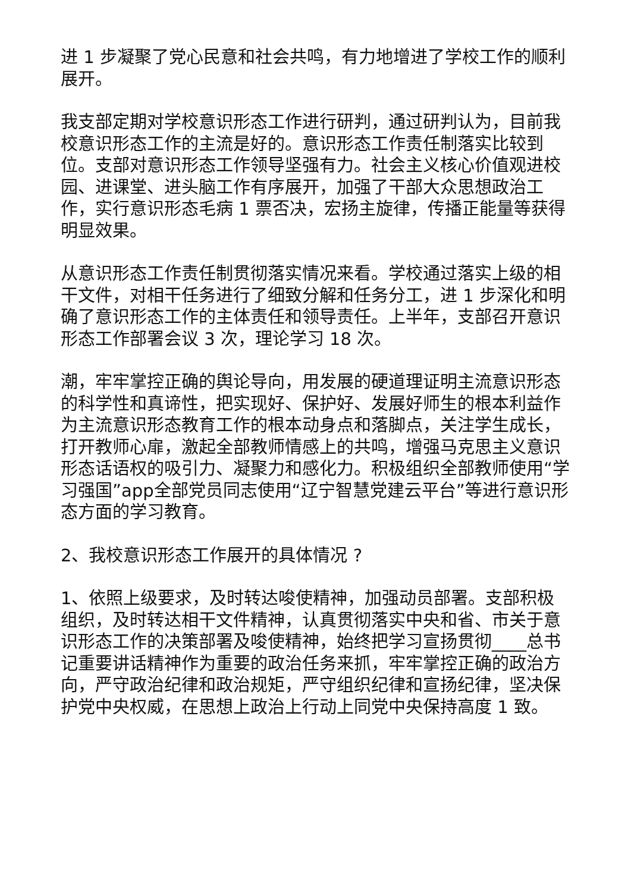进 1 步凝聚了党心民意和社会共鸣，有力地增进了学校工作的顺利展开。
我支部定期对学校意识形态工作进行研判，通过研判认为，目前我校意识形态工作的主流是好的。意识形态工作责任制落实比较到位。支部对意识形态工作领导坚强有力。社会主义核心价值观进校园、进课堂、进头脑工作有序展开，加强了干部大众思想政治工作，实行意识形态毛病 1 票否决，宏扬主旋律，传播正能量等获得明显效果。
从意识形态工作责任制贯彻落实情况来看。学校通过落实上级的相干文件，对相干任务进行了细致分解和任务分工，进 1 步深化和明确了意识形态工作的主体责任和领导责任。上半年，支部召开意识形态工作部署会议 3 次，理论学习 18 次。
潮，牢牢掌控正确的舆论导向，用发展的硬道理证明主流意识形态的科学性和真谛性，把实现好、保护好、发展好师生的根本利益作为主流意识形态教育工作的根本动身点和落脚点，关注学生成长，打开教师心扉，激起全部教师情感上的共鸣，增强马克思主义意识形态话语权的吸引力、凝聚力和感化力。积极组织全部教师使用“学习强国”app全部党员同志使用“辽宁智慧党建云平台”等进行意识形态方面的学习教育。
2、我校意识形态工作展开的具体情况 ?
1、依照上级要求，及时转达唆使精神，加强动员部署。支部积极组织，及时转达相干文件精神，认真贯彻落实中央和省、市关于意识形态工作的决策部署及唆使精神，始终把学习宣扬贯彻____总书记重要讲话精神作为重要的政治任务来抓，牢牢掌控正确的政治方向，严守政治纪律和政治规矩，严守组织纪律和宣扬纪律，坚决保护党中央权威，在思想上政治上行动上同党中央保持高度 1 致。